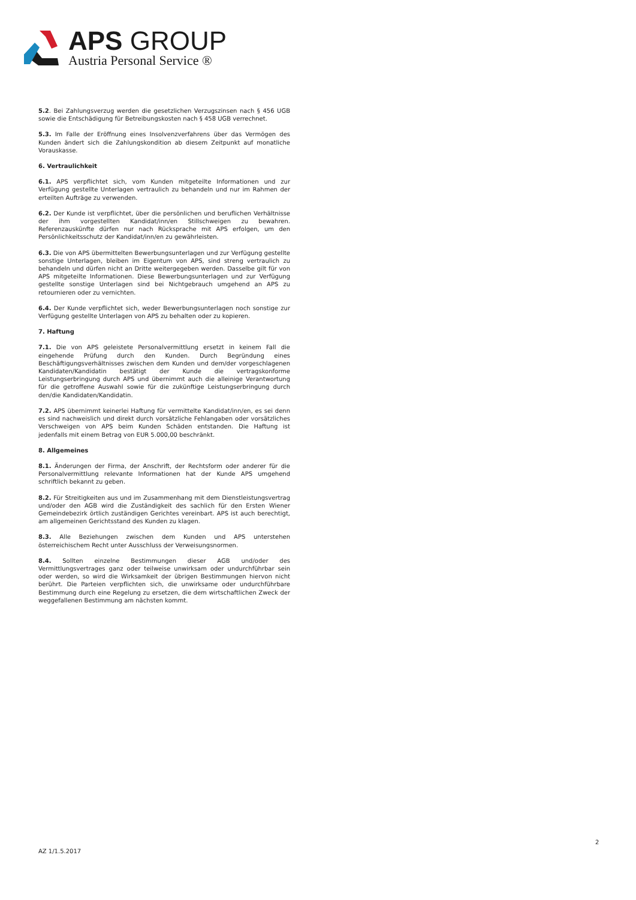APS GROUP
Austria Personal Service ®
5.2. Bei Zahlungsverzug werden die gesetzlichen Verzugszinsen nach § 456 UGB sowie die Entschädigung für Betreibungskosten nach § 458 UGB verrechnet.
5.3. Im Falle der Eröffnung eines Insolvenzverfahrens über das Vermögen des Kunden ändert sich die Zahlungskondition ab diesem Zeitpunkt auf monatliche Vorauskasse.
6. Vertraulichkeit
6.1. APS verpflichtet sich, vom Kunden mitgeteilte Informationen und zur Verfügung gestellte Unterlagen vertraulich zu behandeln und nur im Rahmen der erteilten Aufträge zu verwenden.
6.2. Der Kunde ist verpflichtet, über die persönlichen und beruflichen Verhältnisse der ihm vorgestellten Kandidat/inn/en Stillschweigen zu bewahren. Referenzauskünfte dürfen nur nach Rücksprache mit APS erfolgen, um den Persönlichkeitsschutz der Kandidat/inn/en zu gewährleisten.
6.3. Die von APS übermittelten Bewerbungsunterlagen und zur Verfügung gestellte sonstige Unterlagen, bleiben im Eigentum von APS, sind streng vertraulich zu behandeln und dürfen nicht an Dritte weitergegeben werden. Dasselbe gilt für von APS mitgeteilte Informationen. Diese Bewerbungsunterlagen und zur Verfügung gestellte sonstige Unterlagen sind bei Nichtgebrauch umgehend an APS zu retournieren oder zu vernichten.
6.4. Der Kunde verpflichtet sich, weder Bewerbungsunterlagen noch sonstige zur Verfügung gestellte Unterlagen von APS zu behalten oder zu kopieren.
7. Haftung
7.1. Die von APS geleistete Personalvermittlung ersetzt in keinem Fall die eingehende Prüfung durch den Kunden. Durch Begründung eines Beschäftigungsverhältnisses zwischen dem Kunden und dem/der vorgeschlagenen Kandidaten/Kandidatin bestätigt der Kunde die vertragskonforme Leistungserbringung durch APS und übernimmt auch die alleinige Verantwortung für die getroffene Auswahl sowie für die zukünftige Leistungserbringung durch den/die Kandidaten/Kandidatin.
7.2. APS übernimmt keinerlei Haftung für vermittelte Kandidat/inn/en, es sei denn es sind nachweislich und direkt durch vorsätzliche Fehlangaben oder vorsätzliches Verschweigen von APS beim Kunden Schäden entstanden. Die Haftung ist jedenfalls mit einem Betrag von EUR 5.000,00 beschränkt.
8. Allgemeines
8.1. Änderungen der Firma, der Anschrift, der Rechtsform oder anderer für die Personalvermittlung relevante Informationen hat der Kunde APS umgehend schriftlich bekannt zu geben.
8.2. Für Streitigkeiten aus und im Zusammenhang mit dem Dienstleistungsvertrag und/oder den AGB wird die Zuständigkeit des sachlich für den Ersten Wiener Gemeindebezirk örtlich zuständigen Gerichtes vereinbart. APS ist auch berechtigt, am allgemeinen Gerichtsstand des Kunden zu klagen.
8.3. Alle Beziehungen zwischen dem Kunden und APS unterstehen österreichischem Recht unter Ausschluss der Verweisungsnormen.
8.4. Sollten einzelne Bestimmungen dieser AGB und/oder des Vermittlungsvertrages ganz oder teilweise unwirksam oder undurchführbar sein oder werden, so wird die Wirksamkeit der übrigen Bestimmungen hiervon nicht berührt. Die Parteien verpflichten sich, die unwirksame oder undurchführbare Bestimmung durch eine Regelung zu ersetzen, die dem wirtschaftlichen Zweck der weggefallenen Bestimmung am nächsten kommt.
2
AZ 1/1.5.2017